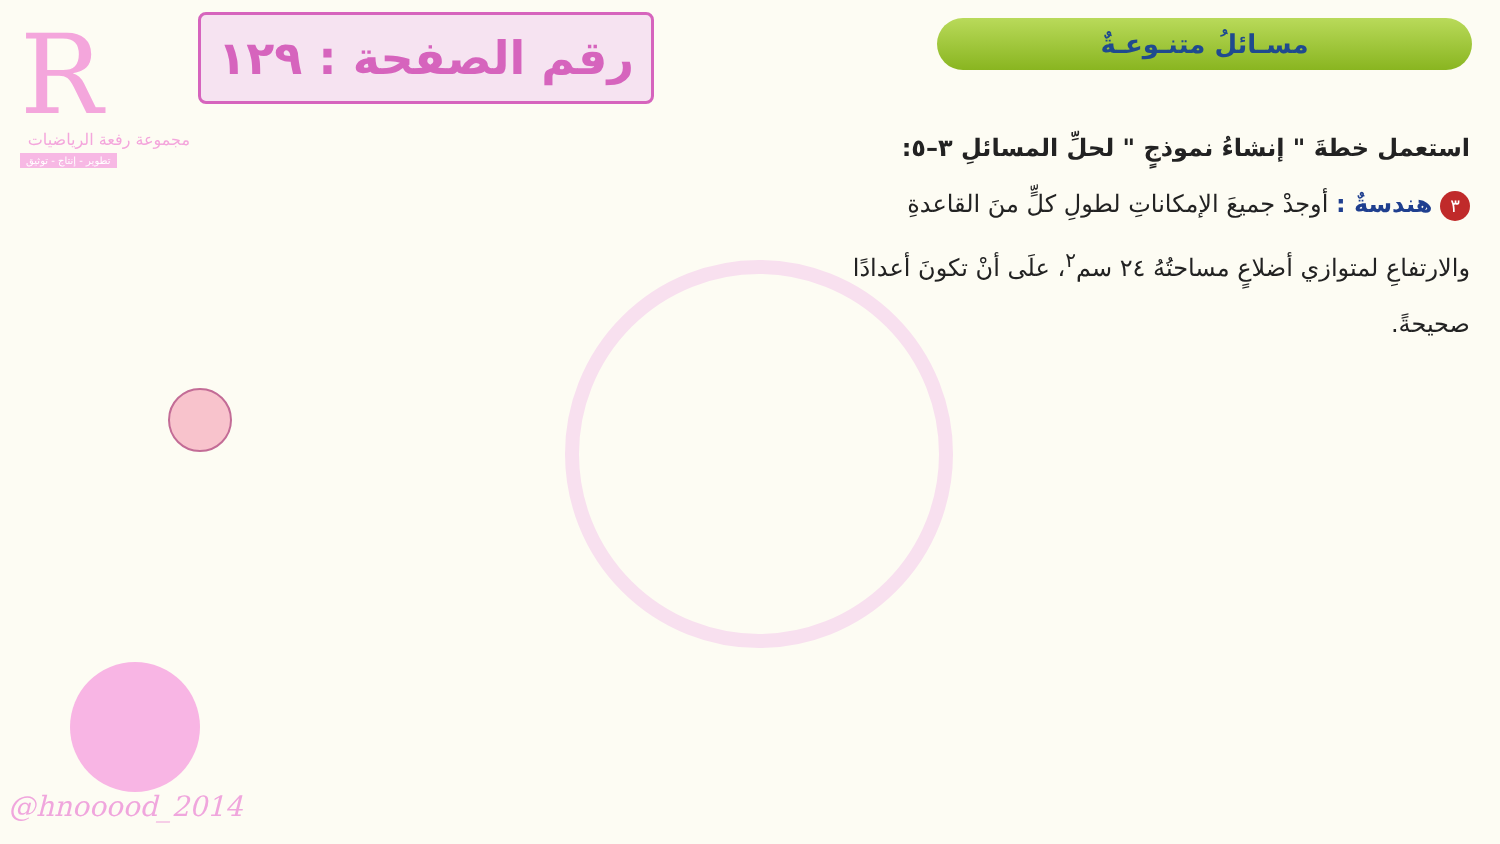R
مجموعة رفعة الرياضيات
تطوير - إنتاج - توثيق
رقم الصفحة : ١٢٩ مسـائلُ متنـوعـةٌ
استعمل خطةَ " إنشاءُ نموذجٍ " لحلِّ المسائلِ ٣–٥:
٣ هندسةٌ : أوجدْ جميعَ الإمكاناتِ لطولِ كلٍّ منَ القاعدةِ والارتفاعِ لمتوازي أضلاعٍ مساحتُهُ ٢٤ سم<sup>٢</sup>، علَى أنْ تكونَ أعدادًا صحيحةً.
@hnooood_2014